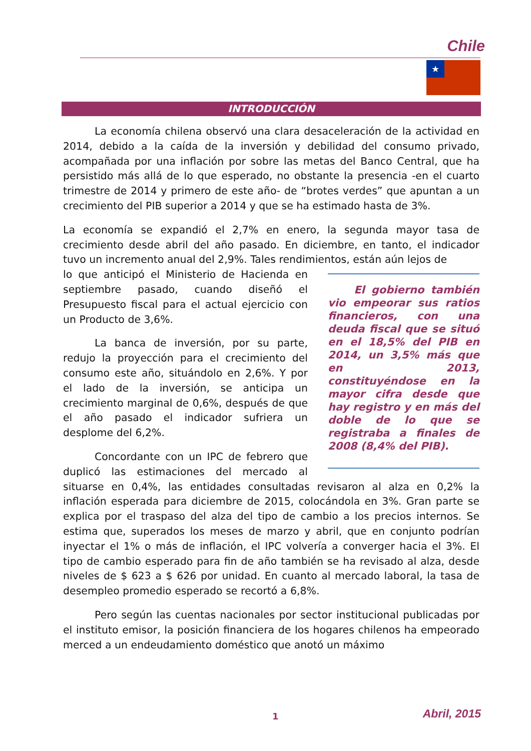Chile
★
INTRODUCCIÓN
La economía chilena observó una clara desaceleración de la actividad en 2014, debido a la caída de la inversión y debilidad del consumo privado, acompañada por una inflación por sobre las metas del Banco Central, que ha persistido más allá de lo que esperado, no obstante la presencia -en el cuarto trimestre de 2014 y primero de este año- de “brotes verdes” que apuntan a un crecimiento del PIB superior a 2014 y que se ha estimado hasta de 3%.
La economía se expandió el 2,7% en enero, la segunda mayor tasa de crecimiento desde abril del año pasado. En diciembre, en tanto, el indicador tuvo un incremento anual del 2,9%. Tales rendimientos, están aún lejos de
El gobierno también vio empeorar sus ratios financieros, con una deuda fiscal que se situó en el 18,5% del PIB en 2014, un 3,5% más que en 2013, constituyéndose en la mayor cifra desde que hay registro y en más del doble de lo que se registraba a finales de 2008 (8,4% del PIB).
lo que anticipó el Ministerio de Hacienda en septiembre pasado, cuando diseñó el Presupuesto fiscal para el actual ejercicio con un Producto de 3,6%.
La banca de inversión, por su parte, redujo la proyección para el crecimiento del consumo este año, situándolo en 2,6%. Y por el lado de la inversión, se anticipa un crecimiento marginal de 0,6%, después de que el año pasado el indicador sufriera un desplome del 6,2%.
Concordante con un IPC de febrero que duplicó las estimaciones del mercado al situarse en 0,4%, las entidades consultadas revisaron al alza en 0,2% la inflación esperada para diciembre de 2015, colocándola en 3%. Gran parte se explica por el traspaso del alza del tipo de cambio a los precios internos. Se estima que, superados los meses de marzo y abril, que en conjunto podrían inyectar el 1% o más de inflación, el IPC volvería a converger hacia el 3%. El tipo de cambio esperado para fin de año también se ha revisado al alza, desde niveles de $ 623 a $ 626 por unidad. En cuanto al mercado laboral, la tasa de desempleo promedio esperado se recortó a 6,8%.
Pero según las cuentas nacionales por sector institucional publicadas por el instituto emisor, la posición financiera de los hogares chilenos ha empeorado merced a un endeudamiento doméstico que anotó un máximo
1 Abril, 2015